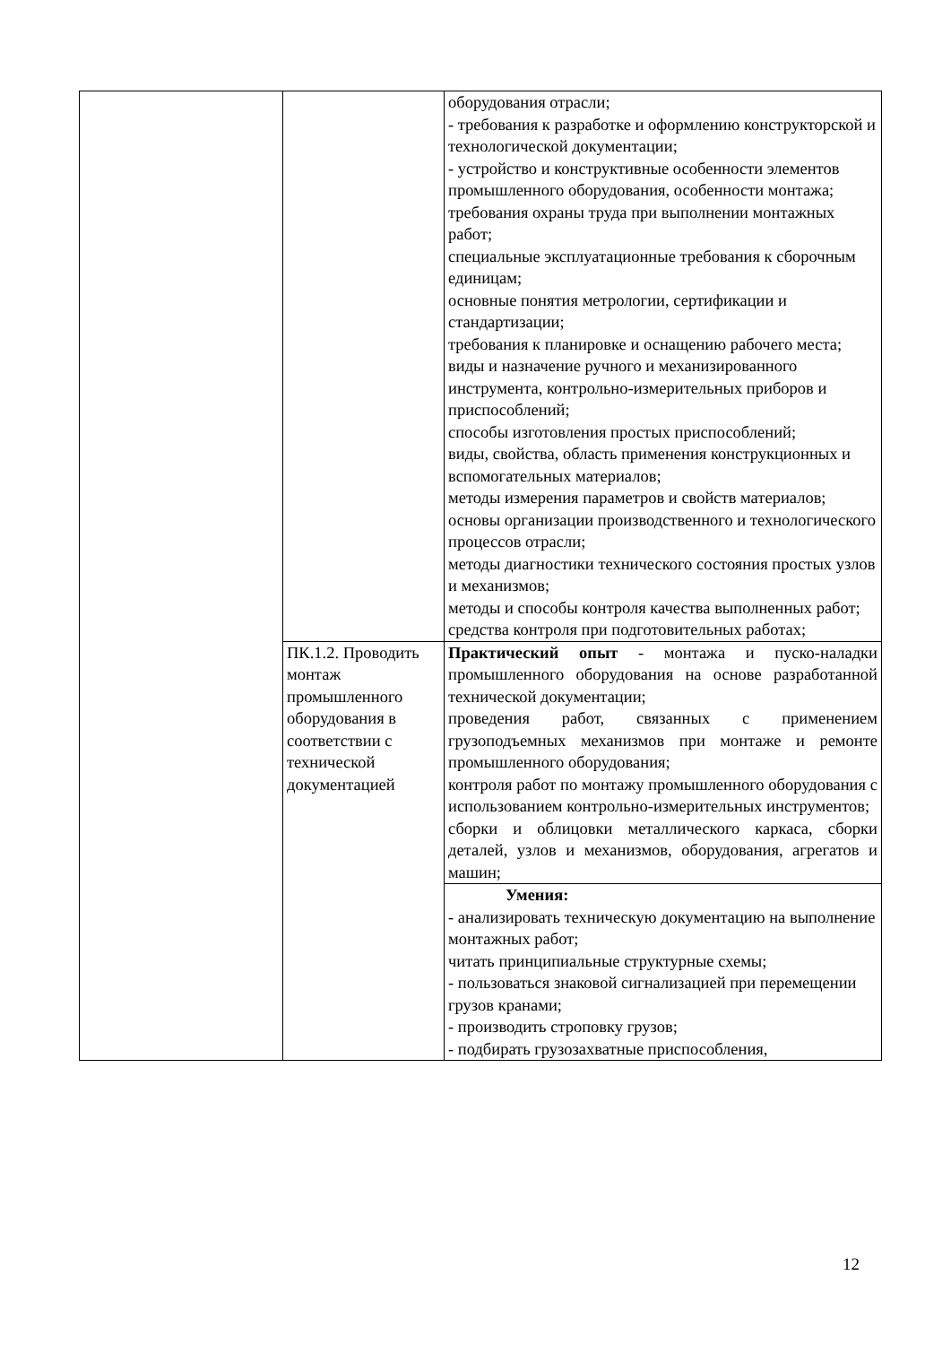| | | оборудования отрасли; - требования к разработке и оформлению конструкторской и технологической документации; - устройство и конструктивные особенности элементов промышленного оборудования, особенности монтажа; требования охраны труда при выполнении монтажных работ; специальные эксплуатационные требования к сборочным единицам; основные понятия метрологии, сертификации и стандартизации; требования к планировке и оснащению рабочего места; виды и назначение ручного и механизированного инструмента, контрольно-измерительных приборов и приспособлений; способы изготовления простых приспособлений; виды, свойства, область применения конструкционных и вспомогательных материалов; методы измерения параметров и свойств материалов; основы организации производственного и технологического процессов отрасли; методы диагностики технического состояния простых узлов и механизмов; методы и способы контроля качества выполненных работ; средства контроля при подготовительных работах; |
| | ПК.1.2. Проводить монтаж промышленного оборудования в соответствии с технической документацией | Практический опыт - монтажа и пуско-наладки промышленного оборудования на основе разработанной технической документации; проведения работ, связанных с применением грузоподъемных механизмов при монтаже и ремонте промышленного оборудования; контроля работ по монтажу промышленного оборудования с использованием контрольно-измерительных инструментов; сборки и облицовки металлического каркаса, сборки деталей, узлов и механизмов, оборудования, агрегатов и машин; |
| | | Умения: - анализировать техническую документацию на выполнение монтажных работ; читать принципиальные структурные схемы; - пользоваться знаковой сигнализацией при перемещении грузов кранами; - производить строповку грузов; - подбирать грузозахватные приспособления, |
12